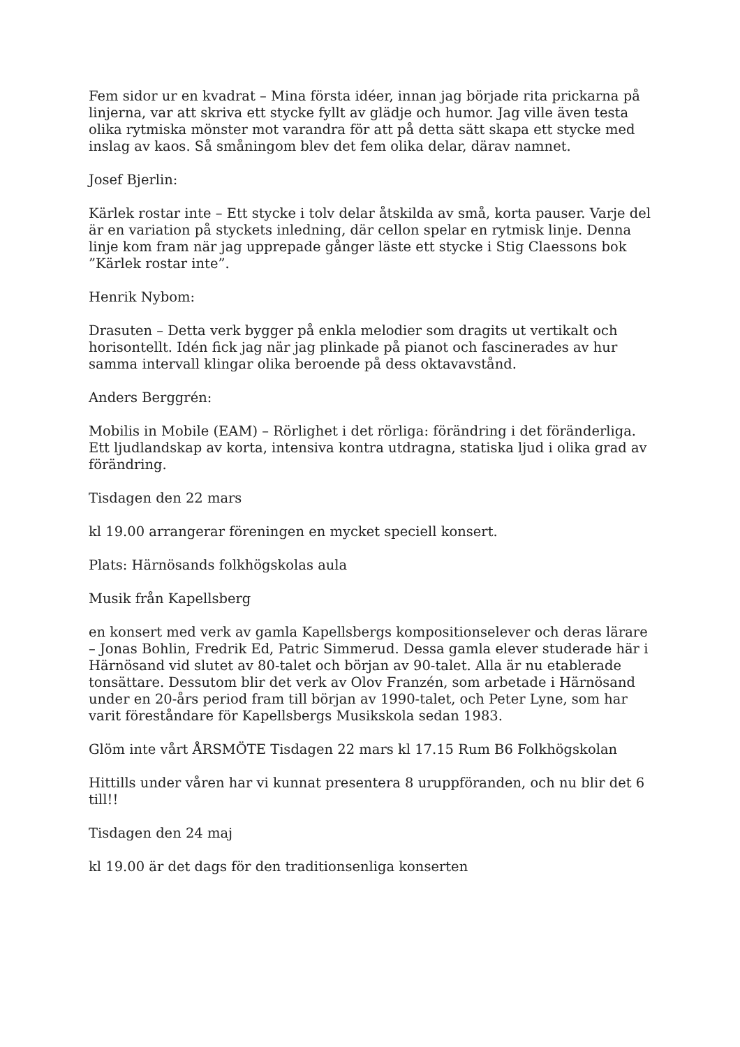Fem sidor ur en kvadrat – Mina första idéer, innan jag började rita prickarna på linjerna, var att skriva ett stycke fyllt av glädje och humor. Jag ville även testa olika rytmiska mönster mot varandra för att på detta sätt skapa ett stycke med inslag av kaos. Så småningom blev det fem olika delar, därav namnet.
Josef Bjerlin:
Kärlek rostar inte – Ett stycke i tolv delar åtskilda av små, korta pauser. Varje del är en variation på styckets inledning, där cellon spelar en rytmisk linje. Denna linje kom fram när jag upprepade gånger läste ett stycke i Stig Claessons bok ”Kärlek rostar inte”.
Henrik Nybom:
Drasuten – Detta verk bygger på enkla melodier som dragits ut vertikalt och horisontellt. Idén fick jag när jag plinkade på pianot och fascinerades av hur samma intervall klingar olika beroende på dess oktavavstånd.
Anders Berggrén:
Mobilis in Mobile (EAM) – Rörlighet i det rörliga: förändring i det föränderliga. Ett ljudlandskap av korta, intensiva kontra utdragna, statiska ljud i olika grad av förändring.
Tisdagen den 22 mars
kl 19.00 arrangerar föreningen en mycket speciell konsert.
Plats: Härnösands folkhögskolas aula
Musik från Kapellsberg
en konsert med verk av gamla Kapellsbergs kompositionselever och deras lärare – Jonas Bohlin, Fredrik Ed, Patric Simmerud. Dessa gamla elever studerade här i Härnösand vid slutet av 80-talet och början av 90-talet. Alla är nu etablerade tonsättare. Dessutom blir det verk av Olov Franzén, som arbetade i Härnösand under en 20-års period fram till början av 1990-talet, och Peter Lyne, som har varit föreståndare för Kapellsbergs Musikskola sedan 1983.
Glöm inte vårt ÅRSMÖTE Tisdagen 22 mars kl 17.15 Rum B6 Folkhögskolan
Hittills under våren har vi kunnat presentera 8 uruppföranden, och nu blir det 6 till!!
Tisdagen den 24 maj
kl 19.00 är det dags för den traditionsenliga konserten